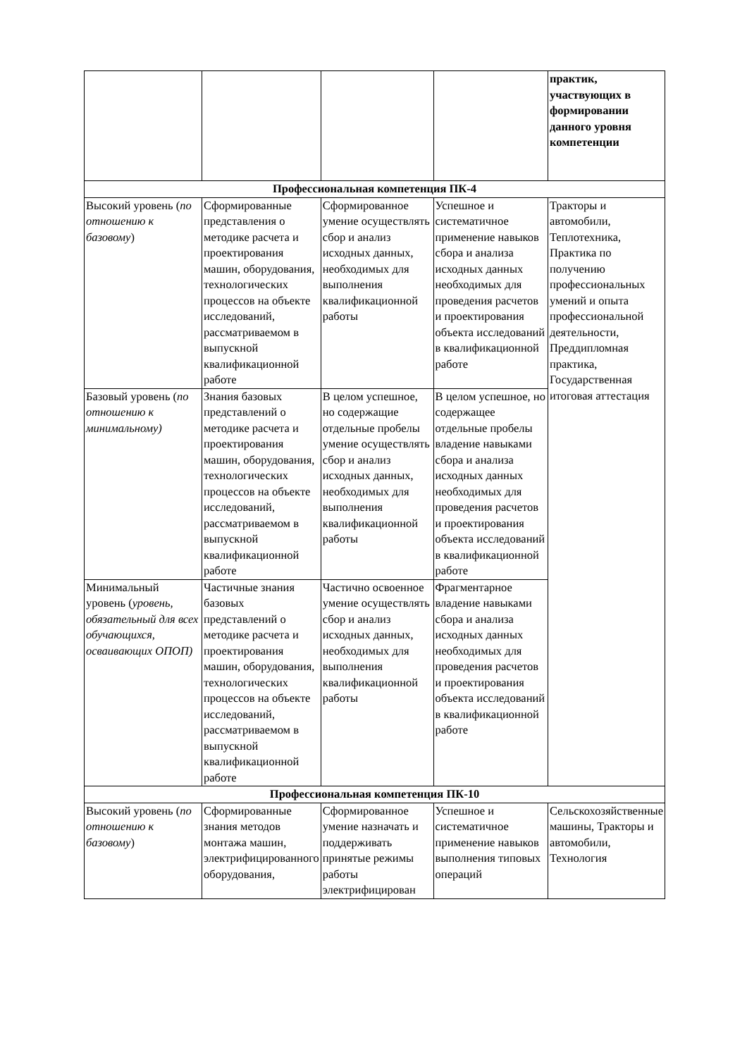| | | | | практик, участвующих в формировании данного уровня компетенции |
| Профессиональная компетенция ПК-4 | | | | |
| Высокий уровень ( по отношению к базовому ) | Сформированные представления о методике расчета и проектирования машин, оборудования, технологических процессов на объекте исследований, рассматриваемом в выпускной квалификационной работе | Сформированное умение осуществлять сбор и анализ исходных данных, необходимых для выполнения квалификационной работы | Успешное и систематичное применение навыков сбора и анализа исходных данных необходимых для проведения расчетов и проектирования объекта исследований в квалификационной работе | Тракторы и автомобили, Теплотехника, Практика по получению профессиональных умений и опыта профессиональной деятельности, Преддипломная практика, Государственная итоговая аттестация |
| Базовый уровень ( по отношению к минимальному) | Знания базовых представлений о методике расчета и проектирования машин, оборудования, технологических процессов на объекте исследований, рассматриваемом в выпускной квалификационной работе | В целом успешное, но содержащие отдельные пробелы умение осуществлять сбор и анализ исходных данных, необходимых для выполнения квалификационной работы | В целом успешное, но содержащее отдельные пробелы владение навыками сбора и анализа исходных данных необходимых для проведения расчетов и проектирования объекта исследований в квалификационной работе | |
| Минимальный уровень ( уровень, обязательный для всех обучающихся, осваивающих ОПОП) | Частичные знания базовых представлений о методике расчета и проектирования машин, оборудования, технологических процессов на объекте исследований, рассматриваемом в выпускной квалификационной работе | Частично освоенное умение осуществлять сбор и анализ исходных данных, необходимых для выполнения квалификационной работы | Фрагментарное владение навыками сбора и анализа исходных данных необходимых для проведения расчетов и проектирования объекта исследований в квалификационной работе | |
| Профессиональная компетенция ПК-10 | | | | |
| Высокий уровень ( по отношению к базовому ) | Сформированные знания методов монтажа машин, электрифицированного оборудования, | Сформированное умение назначать и поддерживать принятые режимы работы электрифицирован | Успешное и систематичное применение навыков выполнения типовых операций | Сельскохозяйственные машины, Тракторы и автомобили, Технология |